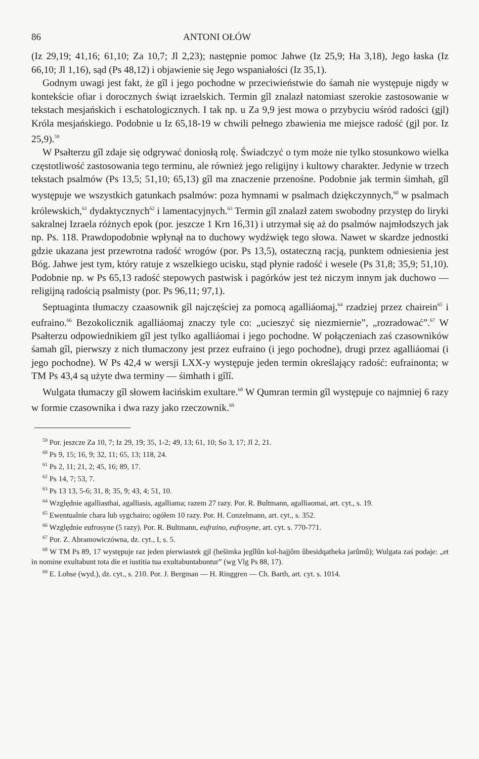86 ANTONI OŁÓW
(Iz 29,19; 41,16; 61,10; Za 10,7; Jl 2,23); następnie pomoc Jahwe (Iz 25,9; Ha 3,18), Jego łaska (Iz 66,10; Jl 1,16), sąd (Ps 48,12) i objawienie się Jego wspaniałości (Iz 35,1).
Godnym uwagi jest fakt, że gîl i jego pochodne w przeciwieństwie do śamah nie występuje nigdy w kontekście ofiar i dorocznych świąt izraelskich. Termin gîl znalazł natomiast szerokie zastosowanie w tekstach mesjańskich i eschatologicznych. I tak np. u Za 9,9 jest mowa o przybyciu wśród radości (gjl) Króla mesjańskiego. Podobnie u Iz 65,18-19 w chwili pełnego zbawienia me miejsce radość (gjl por. Iz 25,9).<sup>59</sup>
W Psałterzu gîl zdaje się odgrywać doniosłą rolę. Świadczyć o tym może nie tylko stosunkowo wielka częstotliwość zastosowania tego terminu, ale również jego religijny i kultowy charakter. Jedynie w trzech tekstach psalmów (Ps 13,5; 51,10; 65,13) gîl ma znaczenie przenośne. Podobnie jak termin śimhah, gîl występuje we wszystkich gatunkach psalmów: poza hymnami w psalmach dziękczynnych,<sup>60</sup> w psalmach królewskich,<sup>61</sup> dydaktycznych<sup>62</sup> i lamentacyjnych.<sup>63</sup> Termin gîl znalazł zatem swobodny przystęp do liryki sakralnej Izraela różnych epok (por. jeszcze 1 Krn 16,31) i utrzymał się aż do psalmów najmłodszych jak np. Ps. 118. Prawdopodobnie wpłynął na to duchowy wydźwięk tego słowa. Nawet w skardze jednostki gdzie ukazana jest przewrotna radość wrogów (por. Ps 13,5), ostateczną racją, punktem odniesienia jest Bóg. Jahwe jest tym, który ratuje z wszelkiego ucisku, stąd płynie radość i wesele (Ps 31,8; 35,9; 51,10). Podobnie np. w Ps 65,13 radość stepowych pastwisk i pagórków jest też niczym innym jak duchowo — religijną radością psalmisty (por. Ps 96,11; 97,1).
Septuaginta tłumaczy czaasownik gîl najczęściej za pomocą agalliáomaj,<sup>64</sup> rzadziej przez chairein<sup>65</sup> i eufraino.<sup>66</sup> Bezokolicznik agalliáomaj znaczy tyle co: „ucieszyć się niezmiernie”, „rozradować”.<sup>67</sup> W Psałterzu odpowiednikiem gîl jest tylko agalliáomai i jego pochodne. W połączeniach zaś czasowników śamah gîl, pierwszy z nich tłumaczony jest przez eufraino (i jego pochodne), drugi przez agalliáomai (i jego pochodne). W Ps 42,4 w wersji LXX-y występuje jeden termin określający radość: eufrainonta; w TM Ps 43,4 są użyte dwa terminy — śimhath i gîlî.
Wulgata tłumaczy gîl słowem łacińskim exultare.<sup>68</sup> W Qumran termin gîl występuje co najmniej 6 razy w formie czasownika i dwa razy jako rzeczownik.<sup>69</sup>
<sup>59</sup> Por. jeszcze Za 10, 7; Iz 29, 19; 35, 1-2; 49, 13; 61, 10; So 3, 17; Jl 2, 21.
<sup>60</sup> Ps 9, 15; 16, 9; 32, 11; 65, 13; 118, 24.
<sup>61</sup> Ps 2, 11; 21, 2; 45, 16; 89, 17.
<sup>62</sup> Ps 14, 7; 53, 7.
<sup>63</sup> Ps 13 13, 5-6; 31, 8; 35, 9; 43, 4; 51, 10.
<sup>64</sup> Względnie agalliasthai, agalliasis, agalliama; razem 27 razy. Por. R. Bultmann, agalliaomai, art. cyt., s. 19.
<sup>65</sup> Ewentualnie chara lub sygchairo; ogółem 10 razy. Por. H. Conzelmann, art. cyt., s. 352.
<sup>66</sup> Względnie eufrosyne (5 razy). Por. R. Bultmann, eufraino, eufrosyne, art. cyt. s. 770-771.
<sup>67</sup> Por. Z. Abramowiczówna, dz. cyt., I, s. 5.
<sup>68</sup> W TM Ps 89, 17 występuje raz jeden pierwiastek gjl (bešimka jegîlûn kol-hajjôm ûbesidqatheka jarûmû); Wulgata zaś podaje: „et in nomine exultabunt tota die et iustitia tua exultabuntabuntur” (wg Vlg Ps 88, 17).
<sup>69</sup> E. Lohse (wyd.), dz. cyt., s. 210. Por. J. Bergman — H. Ringgren — Ch. Barth, art. cyt. s. 1014.